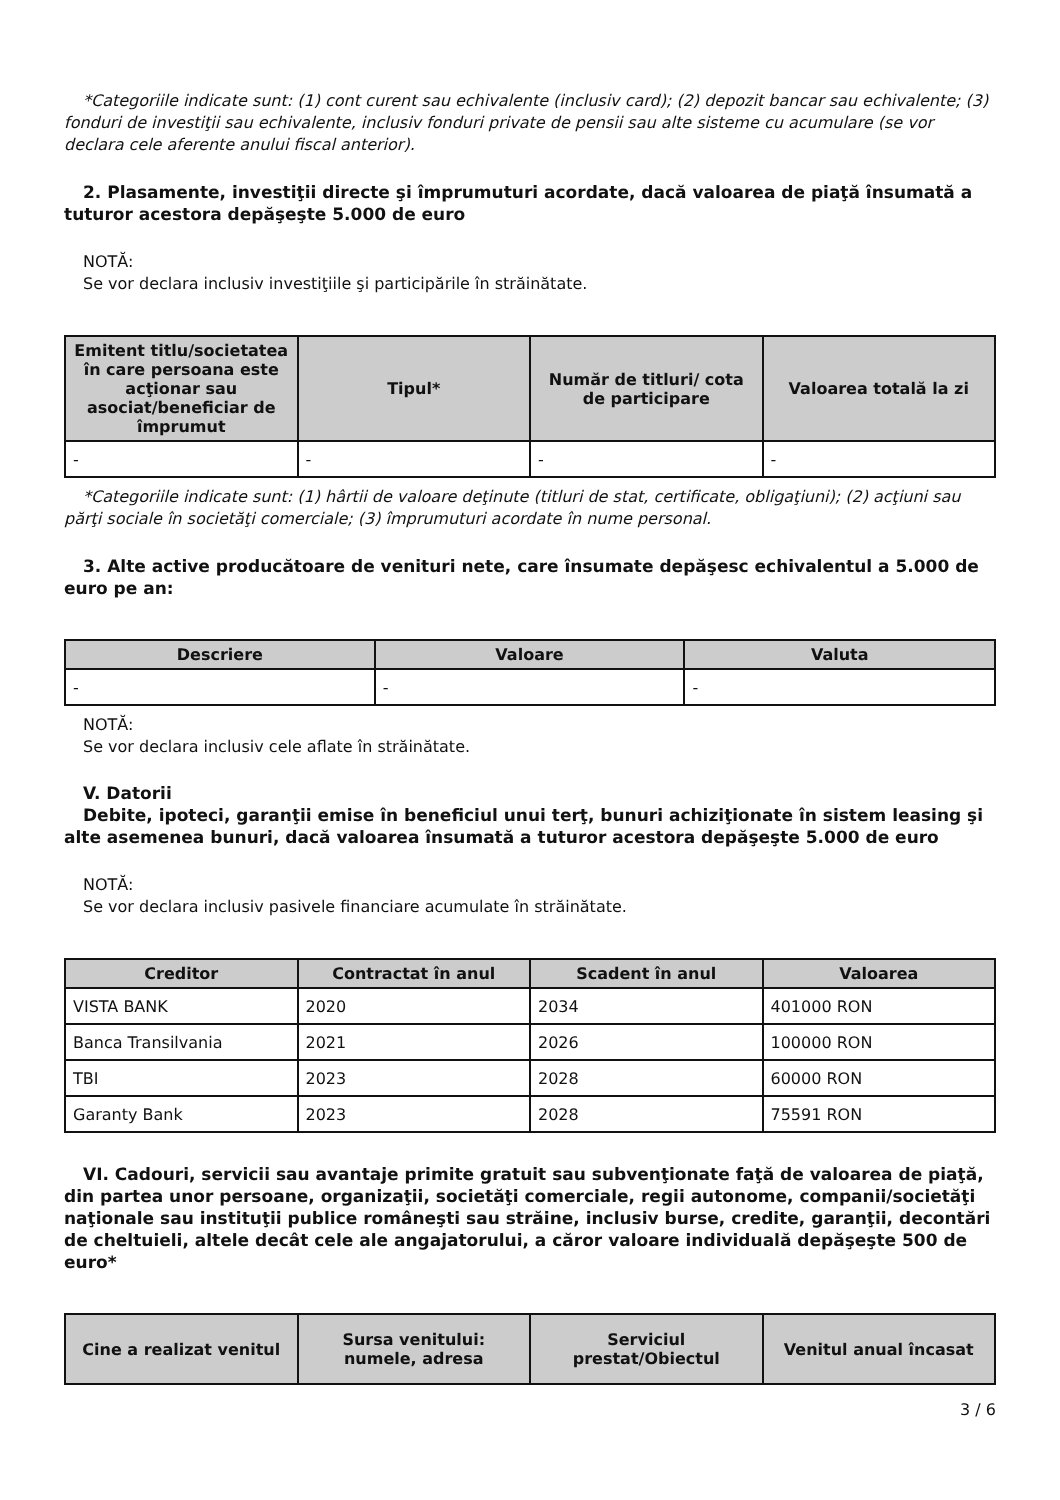*Categoriile indicate sunt: (1) cont curent sau echivalente (inclusiv card); (2) depozit bancar sau echivalente; (3) fonduri de investiţii sau echivalente, inclusiv fonduri private de pensii sau alte sisteme cu acumulare (se vor declara cele aferente anului fiscal anterior).
2. Plasamente, investiţii directe şi împrumuturi acordate, dacă valoarea de piaţă însumată a tuturor acestora depăşeşte 5.000 de euro
NOTĂ:
Se vor declara inclusiv investiţiile şi participările în străinătate.
| Emitent titlu/societatea în care persoana este acţionar sau asociat/beneficiar de împrumut | Tipul* | Număr de titluri/ cota de participare | Valoarea totală la zi |
| --- | --- | --- | --- |
| - | - | - | - |
*Categoriile indicate sunt: (1) hârtii de valoare deţinute (titluri de stat, certificate, obligaţiuni); (2) acţiuni sau părţi sociale în societăţi comerciale; (3) împrumuturi acordate în nume personal.
3. Alte active producătoare de venituri nete, care însumate depăşesc echivalentul a 5.000 de euro pe an:
| Descriere | Valoare | Valuta |
| --- | --- | --- |
| - | - | - |
NOTĂ:
Se vor declara inclusiv cele aflate în străinătate.
V. Datorii
Debite, ipoteci, garanţii emise în beneficiul unui terţ, bunuri achiziţionate în sistem leasing şi alte asemenea bunuri, dacă valoarea însumată a tuturor acestora depăşeşte 5.000 de euro
NOTĂ:
Se vor declara inclusiv pasivele financiare acumulate în străinătate.
| Creditor | Contractat în anul | Scadent în anul | Valoarea |
| --- | --- | --- | --- |
| VISTA BANK | 2020 | 2034 | 401000 RON |
| Banca Transilvania | 2021 | 2026 | 100000 RON |
| TBI | 2023 | 2028 | 60000 RON |
| Garanty Bank | 2023 | 2028 | 75591 RON |
VI. Cadouri, servicii sau avantaje primite gratuit sau subvenţionate faţă de valoarea de piaţă, din partea unor persoane, organizaţii, societăţi comerciale, regii autonome, companii/societăţi naţionale sau instituţii publice româneşti sau străine, inclusiv burse, credite, garanţii, decontări de cheltuieli, altele decât cele ale angajatorului, a căror valoare individuală depăşeşte 500 de euro*
| Cine a realizat venitul | Sursa venitului: numele, adresa | Serviciul prestat/Obiectul | Venitul anual încasat |
| --- | --- | --- | --- |
3 / 6